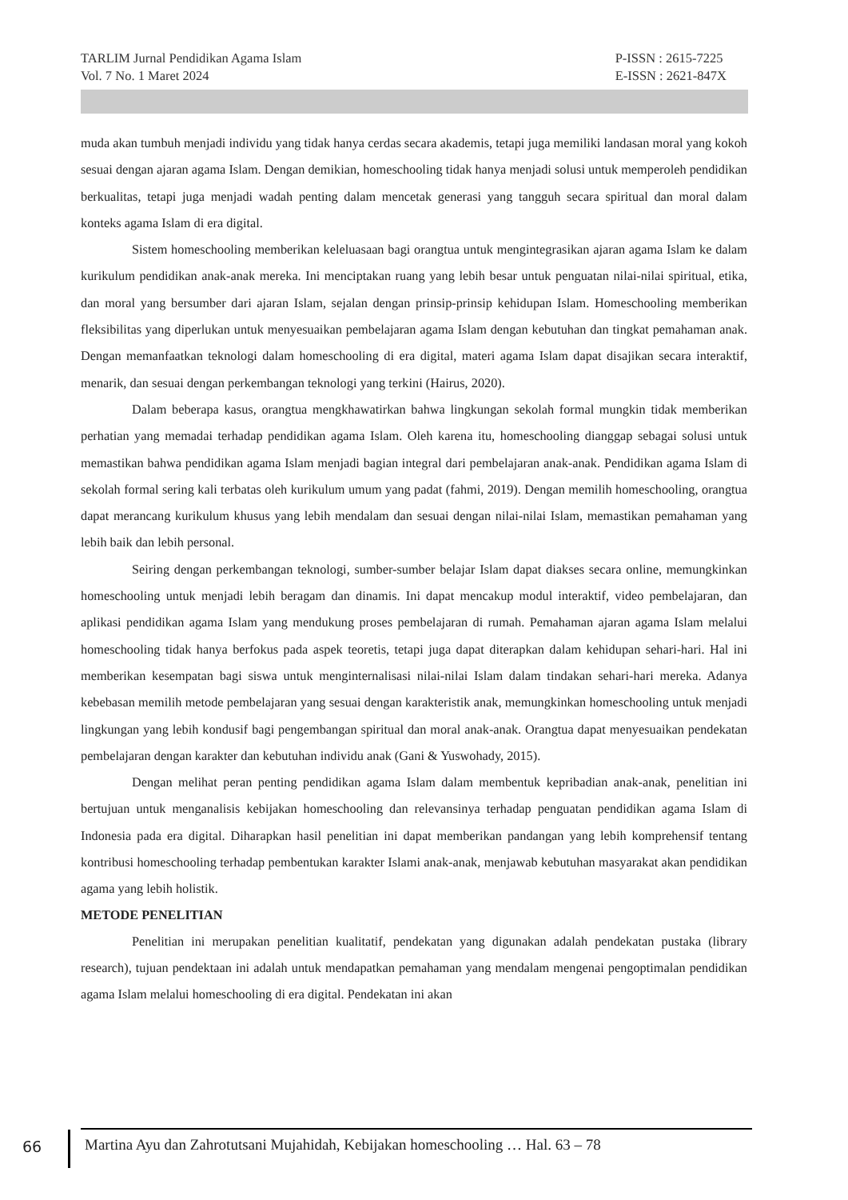TARLIM Jurnal Pendidikan Agama Islam
Vol. 7 No. 1 Maret 2024
P-ISSN : 2615-7225
E-ISSN : 2621-847X
muda akan tumbuh menjadi individu yang tidak hanya cerdas secara akademis, tetapi juga memiliki landasan moral yang kokoh sesuai dengan ajaran agama Islam. Dengan demikian, homeschooling tidak hanya menjadi solusi untuk memperoleh pendidikan berkualitas, tetapi juga menjadi wadah penting dalam mencetak generasi yang tangguh secara spiritual dan moral dalam konteks agama Islam di era digital.
Sistem homeschooling memberikan keleluasaan bagi orangtua untuk mengintegrasikan ajaran agama Islam ke dalam kurikulum pendidikan anak-anak mereka. Ini menciptakan ruang yang lebih besar untuk penguatan nilai-nilai spiritual, etika, dan moral yang bersumber dari ajaran Islam, sejalan dengan prinsip-prinsip kehidupan Islam. Homeschooling memberikan fleksibilitas yang diperlukan untuk menyesuaikan pembelajaran agama Islam dengan kebutuhan dan tingkat pemahaman anak. Dengan memanfaatkan teknologi dalam homeschooling di era digital, materi agama Islam dapat disajikan secara interaktif, menarik, dan sesuai dengan perkembangan teknologi yang terkini (Hairus, 2020).
Dalam beberapa kasus, orangtua mengkhawatirkan bahwa lingkungan sekolah formal mungkin tidak memberikan perhatian yang memadai terhadap pendidikan agama Islam. Oleh karena itu, homeschooling dianggap sebagai solusi untuk memastikan bahwa pendidikan agama Islam menjadi bagian integral dari pembelajaran anak-anak. Pendidikan agama Islam di sekolah formal sering kali terbatas oleh kurikulum umum yang padat (fahmi, 2019). Dengan memilih homeschooling, orangtua dapat merancang kurikulum khusus yang lebih mendalam dan sesuai dengan nilai-nilai Islam, memastikan pemahaman yang lebih baik dan lebih personal.
Seiring dengan perkembangan teknologi, sumber-sumber belajar Islam dapat diakses secara online, memungkinkan homeschooling untuk menjadi lebih beragam dan dinamis. Ini dapat mencakup modul interaktif, video pembelajaran, dan aplikasi pendidikan agama Islam yang mendukung proses pembelajaran di rumah. Pemahaman ajaran agama Islam melalui homeschooling tidak hanya berfokus pada aspek teoretis, tetapi juga dapat diterapkan dalam kehidupan sehari-hari. Hal ini memberikan kesempatan bagi siswa untuk menginternalisasi nilai-nilai Islam dalam tindakan sehari-hari mereka. Adanya kebebasan memilih metode pembelajaran yang sesuai dengan karakteristik anak, memungkinkan homeschooling untuk menjadi lingkungan yang lebih kondusif bagi pengembangan spiritual dan moral anak-anak. Orangtua dapat menyesuaikan pendekatan pembelajaran dengan karakter dan kebutuhan individu anak (Gani & Yuswohady, 2015).
Dengan melihat peran penting pendidikan agama Islam dalam membentuk kepribadian anak-anak, penelitian ini bertujuan untuk menganalisis kebijakan homeschooling dan relevansinya terhadap penguatan pendidikan agama Islam di Indonesia pada era digital. Diharapkan hasil penelitian ini dapat memberikan pandangan yang lebih komprehensif tentang kontribusi homeschooling terhadap pembentukan karakter Islami anak-anak, menjawab kebutuhan masyarakat akan pendidikan agama yang lebih holistik.
METODE PENELITIAN
Penelitian ini merupakan penelitian kualitatif, pendekatan yang digunakan adalah pendekatan pustaka (library research), tujuan pendektaan ini adalah untuk mendapatkan pemahaman yang mendalam mengenai pengoptimalan pendidikan agama Islam melalui homeschooling di era digital. Pendekatan ini akan
66
Martina Ayu dan Zahrotutsani Mujahidah, Kebijakan homeschooling … Hal. 63 – 78